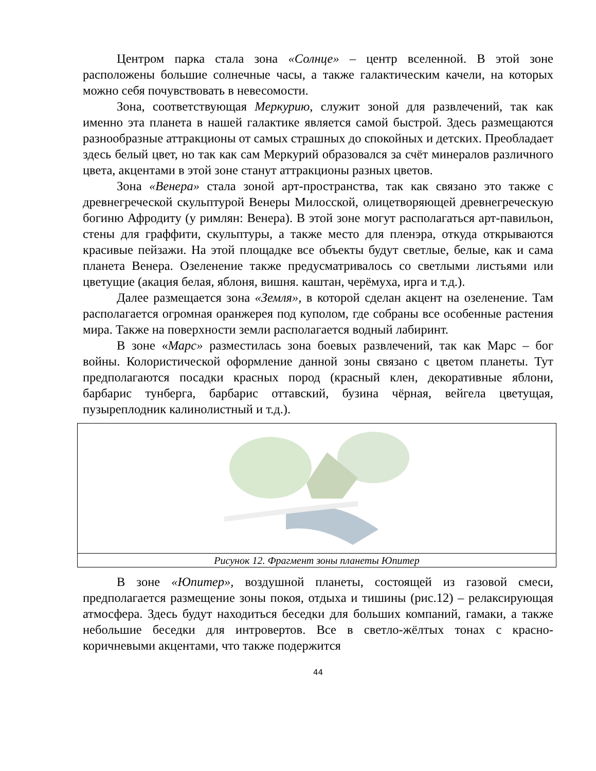Центром парка стала зона «Солнце» – центр вселенной. В этой зоне расположены большие солнечные часы, а также галактическим качели, на которых можно себя почувствовать в невесомости.
Зона, соответствующая Меркурию, служит зоной для развлечений, так как именно эта планета в нашей галактике является самой быстрой. Здесь размещаются разнообразные аттракционы от самых страшных до спокойных и детских. Преобладает здесь белый цвет, но так как сам Меркурий образовался за счёт минералов различного цвета, акцентами в этой зоне станут аттракционы разных цветов.
Зона «Венера» стала зоной арт-пространства, так как связано это также с древнегреческой скульптурой Венеры Милосской, олицетворяющей древнегреческую богиню Афродиту (у римлян: Венера). В этой зоне могут располагаться арт-павильон, стены для граффити, скульптуры, а также место для пленэра, откуда открываются красивые пейзажи. На этой площадке все объекты будут светлые, белые, как и сама планета Венера. Озеленение также предусматривалось со светлыми листьями или цветущие (акация белая, яблоня, вишня. каштан, черёмуха, ирга и т.д.).
Далее размещается зона «Земля», в которой сделан акцент на озеленение. Там располагается огромная оранжерея под куполом, где собраны все особенные растения мира. Также на поверхности земли располагается водный лабиринт.
В зоне «Марс» разместилась зона боевых развлечений, так как Марс – бог войны. Колористической оформление данной зоны связано с цветом планеты. Тут предполагаются посадки красных пород (красный клен, декоративные яблони, барбарис тунберга, барбарис оттавский, бузина чёрная, вейгела цветущая, пузыреплодник калинолистный и т.д.).
Рисунок 12. Фрагмент зоны планеты Юпитер
В зоне «Юпитер», воздушной планеты, состоящей из газовой смеси, предполагается размещение зоны покоя, отдыха и тишины (рис.12) – релаксирующая атмосфера. Здесь будут находиться беседки для больших компаний, гамаки, а также небольшие беседки для интровертов. Все в светло-жёлтых тонах с красно-коричневыми акцентами, что также подержится
44